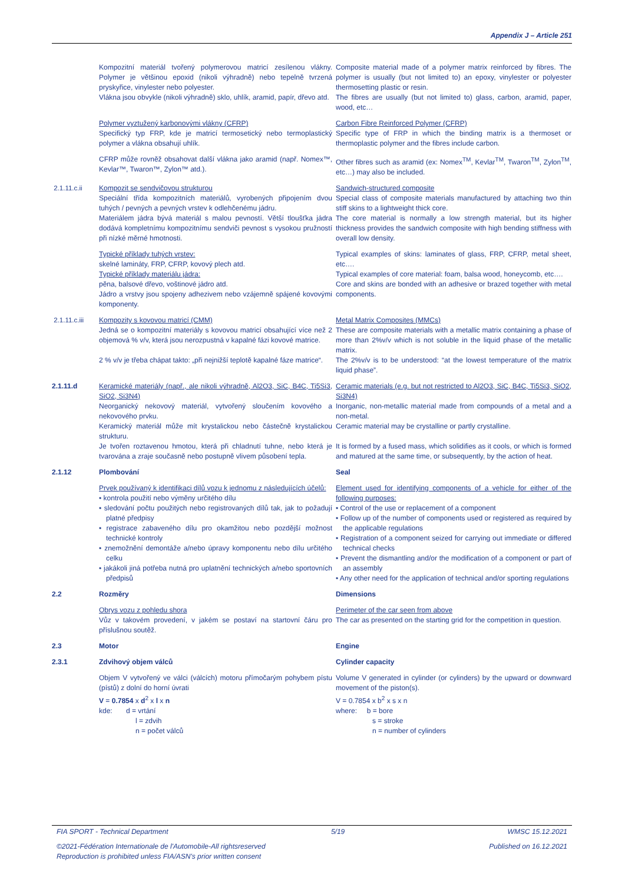Appendix J – Article 251
Kompozitní materiál tvořený polymerovou matricí zesílenou vlákny. Polymer je většinou epoxid (nikoli výhradně) nebo tepelně tvrzená pryskyřice, vinylester nebo polyester.
Vlákna jsou obvykle (nikoli výhradně) sklo, uhlík, aramid, papír, dřevo atd.
Composite material made of a polymer matrix reinforced by fibres. The polymer is usually (but not limited to) an epoxy, vinylester or polyester thermosetting plastic or resin.
The fibres are usually (but not limited to) glass, carbon, aramid, paper, wood, etc…
Polymer vyztužený karbonovými vlákny (CFRP)
Specifický typ FRP, kde je matricí termosetický nebo termoplastický polymer a vlákna obsahují uhlík.
Carbon Fibre Reinforced Polymer (CFRP)
Specific type of FRP in which the binding matrix is a thermoset or thermoplastic polymer and the fibres include carbon.
CFRP může rovněž obsahovat další vlákna jako aramid (např. Nomex™, Kevlar™, Twaron™, Zylon™ atd.).
Other fibres such as aramid (ex: Nomex<sup>TM</sup>, Kevlar<sup>TM</sup>, Twaron<sup>TM</sup>, Zylon<sup>TM</sup>, etc…) may also be included.
2.1.11.c.ii
Kompozit se sendvičovou strukturou
Speciální třída kompozitních materiálů, vyrobených připojením dvou tuhých / pevných a pevných vrstev k odlehčenému jádru.
Materiálem jádra bývá materiál s malou pevností. Větší tloušťka jádra dodává kompletnímu kompozitnímu sendviči pevnost s vysokou pružností při nízké měrné hmotnosti.
Sandwich-structured composite
Special class of composite materials manufactured by attaching two thin stiff skins to a lightweight thick core.
The core material is normally a low strength material, but its higher thickness provides the sandwich composite with high bending stiffness with overall low density.
Typické příklady tuhých vrstev:
skelné lamináty, FRP, CFRP, kovový plech atd.
Typické příklady materiálu jádra:
pěna, balsové dřevo, voštinové jádro atd.
Jádro a vrstvy jsou spojeny adhezivem nebo vzájemně spájené kovovými komponenty.
Typical examples of skins: laminates of glass, FRP, CFRP, metal sheet, etc….
Typical examples of core material: foam, balsa wood, honeycomb, etc….
Core and skins are bonded with an adhesive or brazed together with metal components.
2.1.11.c.iii
Kompozity s kovovou matricí (CMM)
Jedná se o kompozitní materiály s kovovou matricí obsahující více než 2 objemová % v/v, která jsou nerozpustná v kapalné fázi kovové matrice.
2 % v/v je třeba chápat takto: „při nejnižší teplotě kapalné fáze matrice“.
Metal Matrix Composites (MMCs)
These are composite materials with a metallic matrix containing a phase of more than 2%v/v which is not soluble in the liquid phase of the metallic matrix.
The 2%v/v is to be understood: “at the lowest temperature of the matrix liquid phase”.
2.1.11.d
Keramické materiály (např., ale nikoli výhradně, Al2O3, SiC, B4C, Ti5Si3, SiO2, Si3N4)
Neorganický nekovový materiál, vytvořený sloučením kovového a nekovového prvku.
Keramický materiál může mít krystalickou nebo částečně krystalickou strukturu.
Je tvořen roztavenou hmotou, která při chladnutí tuhne, nebo která je tvarována a zraje současně nebo postupně vlivem působení tepla.
Ceramic materials (e.g. but not restricted to Al2O3, SiC, B4C, Ti5Si3, SiO2, Si3N4)
Inorganic, non-metallic material made from compounds of a metal and a non-metal.
Ceramic material may be crystalline or partly crystalline.
It is formed by a fused mass, which solidifies as it cools, or which is formed and matured at the same time, or subsequently, by the action of heat.
2.1.12
Plombování
Seal
Prvek používaný k identifikaci dílů vozu k jednomu z následujících účelů:
• kontrola použití nebo výměny určitého dílu
• sledování počtu použitých nebo registrovaných dílů tak, jak to požadují platné předpisy
• registrace zabaveného dílu pro okamžitou nebo pozdější možnost technické kontroly
• znemožnění demontáže a/nebo úpravy komponentu nebo dílu určitého celku
• jakákoli jiná potřeba nutná pro uplatnění technických a/nebo sportovních předpisů
Element used for identifying components of a vehicle for either of the following purposes:
• Control of the use or replacement of a component
• Follow up of the number of components used or registered as required by the applicable regulations
• Registration of a component seized for carrying out immediate or differed technical checks
• Prevent the dismantling and/or the modification of a component or part of an assembly
• Any other need for the application of technical and/or sporting regulations
2.2
Rozměry
Dimensions
Obrys vozu z pohledu shora
Vůz v takovém provedení, v jakém se postaví na startovní čáru pro příslušnou soutěž.
Perimeter of the car seen from above
The car as presented on the starting grid for the competition in question.
2.3
Motor
Engine
2.3.1
Zdvihový objem válců
Cylinder capacity
Objem V vytvořený ve válci (válcích) motoru přímočarým pohybem pístu (pístů) z dolní do horní úvrati
V = 0.7854 x d<sup>2</sup> x l x n
kde: d = vrtání
l = zdvih
n = počet válců
Volume V generated in cylinder (or cylinders) by the upward or downward movement of the piston(s).
V = 0.7854 x b<sup>2</sup> x s x n
where: b = bore
s = stroke
n = number of cylinders
FIA SPORT - Technical Department 5/19 WMSC 15.12.2021
©2021-Fédération Internationale de l'Automobile-All rightsreserved Published on 16.12.2021
Reproduction is prohibited unless FIA/ASN's prior written consent